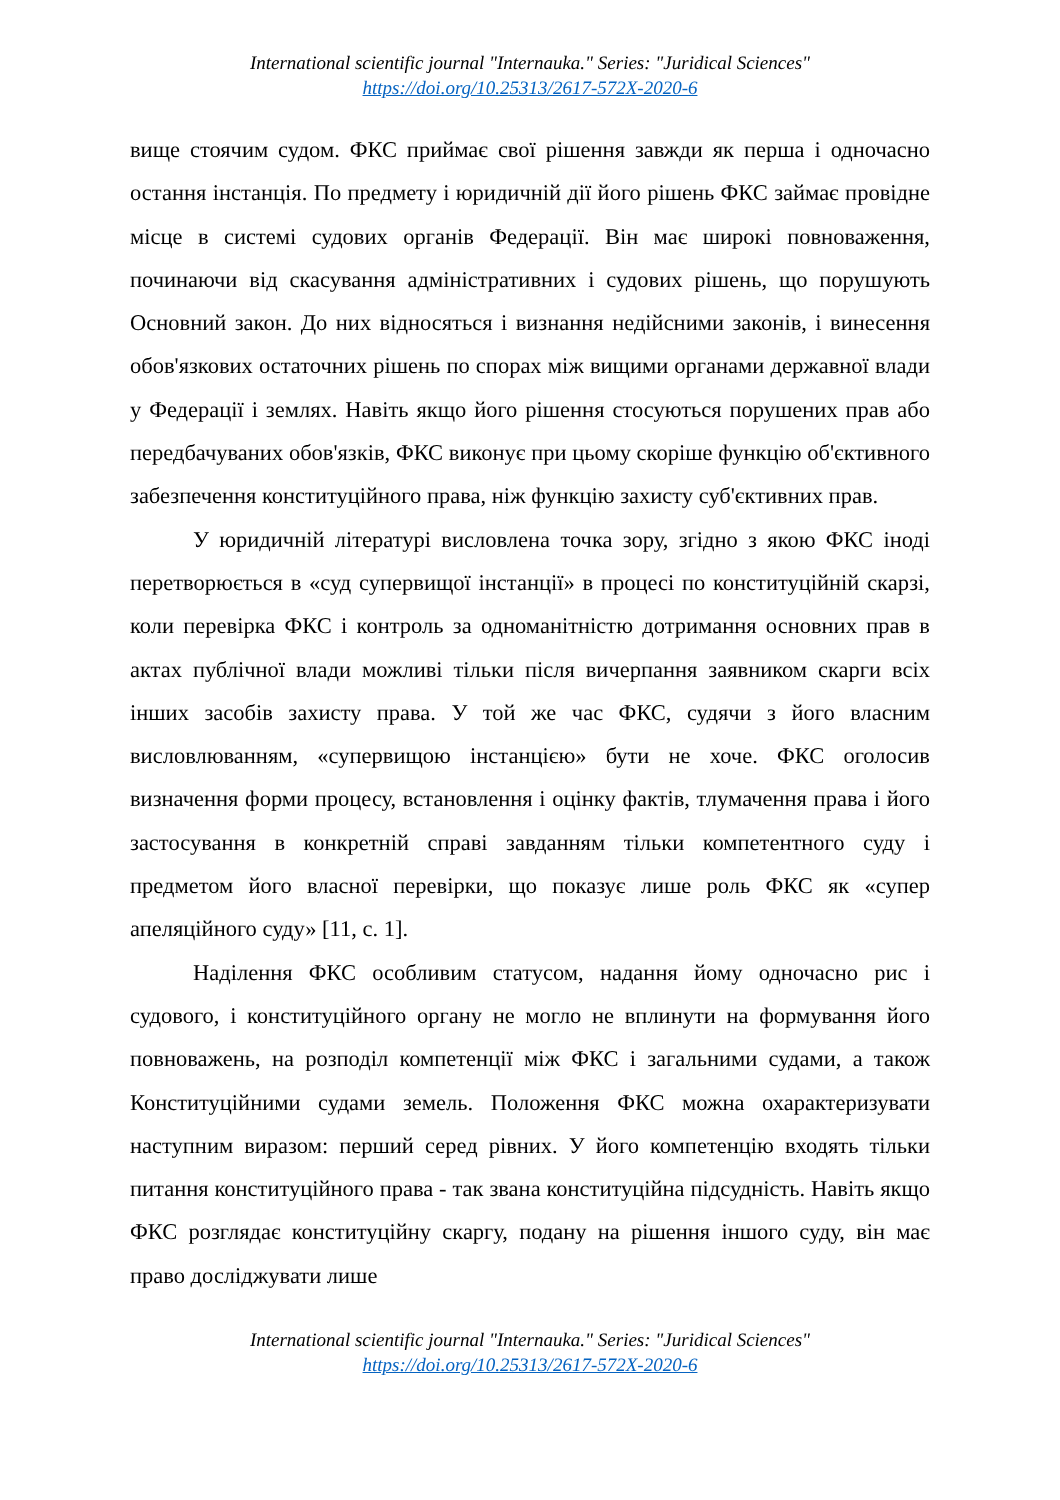International scientific journal "Internauka." Series: "Juridical Sciences"
https://doi.org/10.25313/2617-572X-2020-6
вище стоячим судом. ФКС приймає свої рішення завжди як перша і одночасно остання інстанція. По предмету і юридичній дії його рішень ФКС займає провідне місце в системі судових органів Федерації. Він має широкі повноваження, починаючи від скасування адміністративних і судових рішень, що порушують Основний закон. До них відносяться і визнання недійсними законів, і винесення обов'язкових остаточних рішень по спорах між вищими органами державної влади у Федерації і землях. Навіть якщо його рішення стосуються порушених прав або передбачуваних обов'язків, ФКС виконує при цьому скоріше функцію об'єктивного забезпечення конституційного права, ніж функцію захисту суб'єктивних прав.
У юридичній літературі висловлена точка зору, згідно з якою ФКС іноді перетворюється в «суд супервищої інстанції» в процесі по конституційній скарзі, коли перевірка ФКС і контроль за одноманітністю дотримання основних прав в актах публічної влади можливі тільки після вичерпання заявником скарги всіх інших засобів захисту права. У той же час ФКС, судячи з його власним висловлюванням, «супервищою інстанцією» бути не хоче. ФКС оголосив визначення форми процесу, встановлення і оцінку фактів, тлумачення права і його застосування в конкретній справі завданням тільки компетентного суду і предметом його власної перевірки, що показує лише роль ФКС як «супер апеляційного суду» [11, с. 1].
Наділення ФКС особливим статусом, надання йому одночасно рис і судового, і конституційного органу не могло не вплинути на формування його повноважень, на розподіл компетенції між ФКС і загальними судами, а також Конституційними судами земель. Положення ФКС можна охарактеризувати наступним виразом: перший серед рівних. У його компетенцію входять тільки питання конституційного права - так звана конституційна підсудність. Навіть якщо ФКС розглядає конституційну скаргу, подану на рішення іншого суду, він має право досліджувати лише
International scientific journal "Internauka." Series: "Juridical Sciences"
https://doi.org/10.25313/2617-572X-2020-6